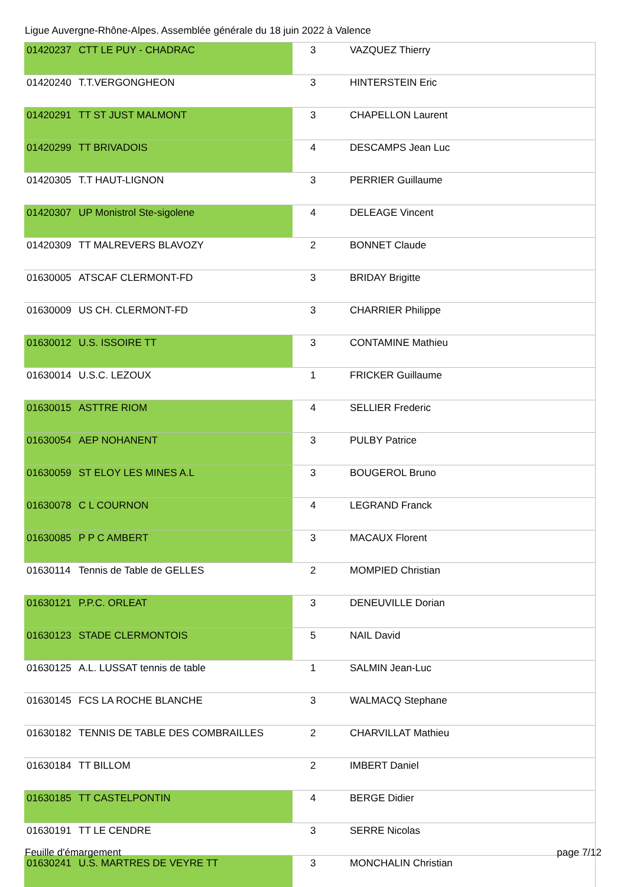Ligue Auvergne-Rhône-Alpes. Assemblée générale du 18 juin 2022 à Valence
| 01420237 | CTT LE PUY - CHADRAC | 3 | VAZQUEZ Thierry |
| 01420240 | T.T.VERGONGHEON | 3 | HINTERSTEIN Eric |
| 01420291 | TT ST JUST MALMONT | 3 | CHAPELLON Laurent |
| 01420299 | TT BRIVADOIS | 4 | DESCAMPS Jean Luc |
| 01420305 | T.T HAUT-LIGNON | 3 | PERRIER Guillaume |
| 01420307 | UP Monistrol Ste-sigolene | 4 | DELEAGE Vincent |
| 01420309 | TT MALREVERS BLAVOZY | 2 | BONNET Claude |
| 01630005 | ATSCAF CLERMONT-FD | 3 | BRIDAY Brigitte |
| 01630009 | US CH. CLERMONT-FD | 3 | CHARRIER Philippe |
| 01630012 | U.S. ISSOIRE TT | 3 | CONTAMINE Mathieu |
| 01630014 | U.S.C. LEZOUX | 1 | FRICKER Guillaume |
| 01630015 | ASTTRE RIOM | 4 | SELLIER Frederic |
| 01630054 | AEP NOHANENT | 3 | PULBY Patrice |
| 01630059 | ST ELOY LES MINES A.L | 3 | BOUGEROL Bruno |
| 01630078 | C L COURNON | 4 | LEGRAND Franck |
| 01630085 | P P C AMBERT | 3 | MACAUX Florent |
| 01630114 | Tennis de Table de GELLES | 2 | MOMPIED Christian |
| 01630121 | P.P.C. ORLEAT | 3 | DENEUVILLE Dorian |
| 01630123 | STADE CLERMONTOIS | 5 | NAIL David |
| 01630125 | A.L. LUSSAT tennis de table | 1 | SALMIN Jean-Luc |
| 01630145 | FCS LA ROCHE BLANCHE | 3 | WALMACQ Stephane |
| 01630182 | TENNIS DE TABLE DES COMBRAILLES | 2 | CHARVILLAT Mathieu |
| 01630184 | TT BILLOM | 2 | IMBERT Daniel |
| 01630185 | TT CASTELPONTIN | 4 | BERGE Didier |
| 01630191 | TT LE CENDRE | 3 | SERRE Nicolas |
| 01630241 | U.S. MARTRES DE VEYRE TT | 3 | MONCHALIN Christian |
Feuille d'émargement page 7/12